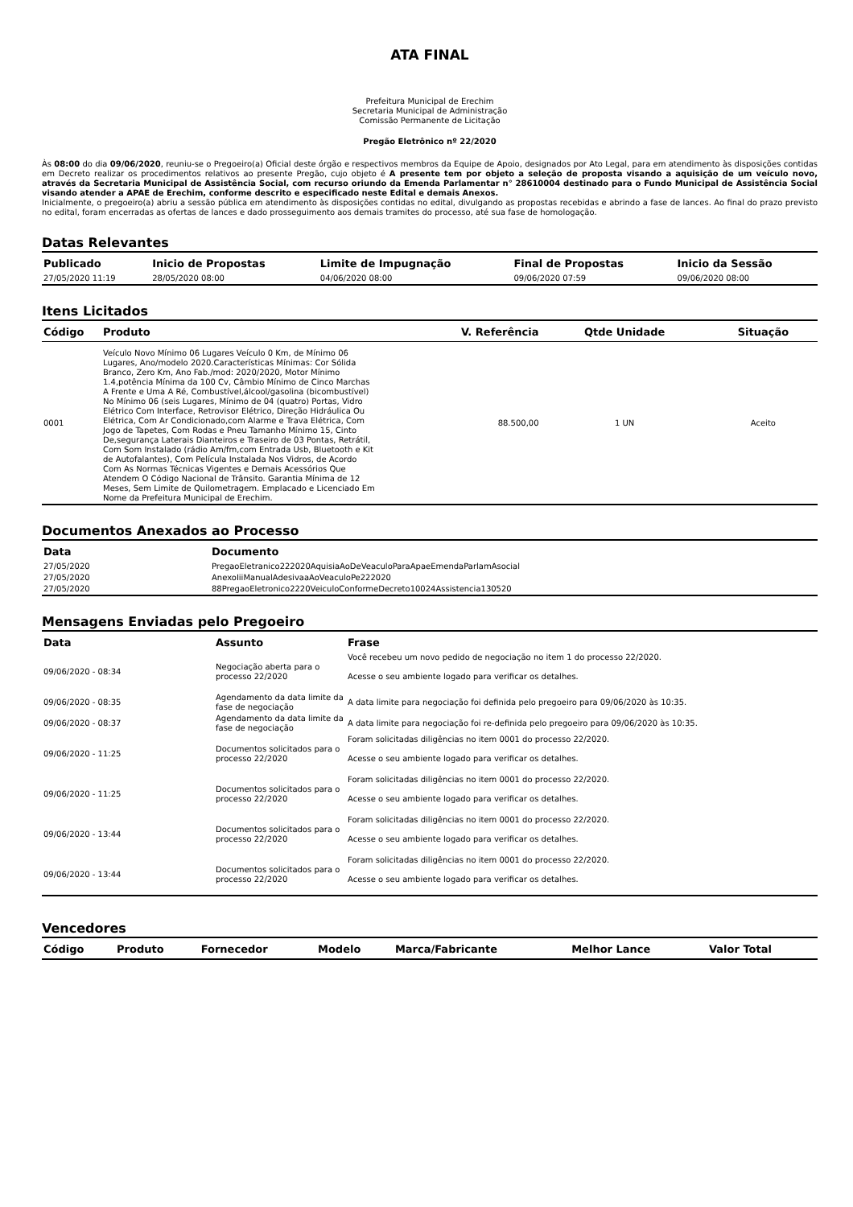ATA FINAL
Prefeitura Municipal de Erechim
Secretaria Municipal de Administração
Comissão Permanente de Licitação
Pregão Eletrônico nº 22/2020
Às 08:00 do dia 09/06/2020, reuniu-se o Pregoeiro(a) Oficial deste órgão e respectivos membros da Equipe de Apoio, designados por Ato Legal, para em atendimento às disposições contidas em Decreto realizar os procedimentos relativos ao presente Pregão, cujo objeto é A presente tem por objeto a seleção de proposta visando a aquisição de um veículo novo, através da Secretaria Municipal de Assistência Social, com recurso oriundo da Emenda Parlamentar n° 28610004 destinado para o Fundo Municipal de Assistência Social visando atender a APAE de Erechim, conforme descrito e especificado neste Edital e demais Anexos.
Inicialmente, o pregoeiro(a) abriu a sessão pública em atendimento às disposições contidas no edital, divulgando as propostas recebidas e abrindo a fase de lances. Ao final do prazo previsto no edital, foram encerradas as ofertas de lances e dado prosseguimento aos demais tramites do processo, até sua fase de homologação.
Datas Relevantes
| Publicado | Inicio de Propostas | Limite de Impugnação | Final de Propostas | Inicio da Sessão |
| --- | --- | --- | --- | --- |
| 27/05/2020 11:19 | 28/05/2020 08:00 | 04/06/2020 08:00 | 09/06/2020 07:59 | 09/06/2020 08:00 |
Itens Licitados
| Código | Produto | V. Referência | Qtde Unidade | Situação |
| --- | --- | --- | --- | --- |
| 0001 | Veículo Novo Mínimo 06 Lugares Veículo 0 Km, de Mínimo 06 Lugares, Ano/modelo 2020.Características Mínimas: Cor Sólida Branco, Zero Km, Ano Fab./mod: 2020/2020, Motor Mínimo 1.4,potência Mínima da 100 Cv, Câmbio Mínimo de Cinco Marchas A Frente e Uma A Ré, Combustível,álcool/gasolina (bicombustível) No Mínimo 06 (seis Lugares, Mínimo de 04 (quatro) Portas, Vidro Elétrico Com Interface, Retrovisor Elétrico, Direção Hidráulica Ou Elétrica, Com Ar Condicionado,com Alarme e Trava Elétrica, Com Jogo de Tapetes, Com Rodas e Pneu Tamanho Mínimo 15, Cinto De,segurança Laterais Dianteiros e Traseiro de 03 Pontas, Retrátil, Com Som Instalado (rádio Am/fm,com Entrada Usb, Bluetooth e Kit de Autofalantes), Com Película Instalada Nos Vidros, de Acordo Com As Normas Técnicas Vigentes e Demais Acessórios Que Atendem O Código Nacional de Trânsito. Garantia Mínima de 12 Meses, Sem Limite de Quilometragem. Emplacado e Licenciado Em Nome da Prefeitura Municipal de Erechim. | 88.500,00 | 1 UN | Aceito |
Documentos Anexados ao Processo
| Data | Documento |
| --- | --- |
| 27/05/2020 | PregaoEletranico222020AquisiaAoDeVeaculoParaApaeEmendaParlamAsocial |
| 27/05/2020 | AnexoIiiManualAdesivaaAoVeaculoPe222020 |
| 27/05/2020 | 88PregaoEletronico2220VeiculoConformeDecreto10024Assistencia130520 |
Mensagens Enviadas pelo Pregoeiro
| Data | Assunto | Frase |
| --- | --- | --- |
| 09/06/2020 - 08:34 | Negociação aberta para o processo 22/2020 | Você recebeu um novo pedido de negociação no item 1 do processo 22/2020. Acesse o seu ambiente logado para verificar os detalhes. |
| 09/06/2020 - 08:35 | Agendamento da data limite da fase de negociação | A data limite para negociação foi definida pelo pregoeiro para 09/06/2020 às 10:35. |
| 09/06/2020 - 08:37 | Agendamento da data limite da fase de negociação | A data limite para negociação foi re-definida pelo pregoeiro para 09/06/2020 às 10:35. |
| 09/06/2020 - 11:25 | Documentos solicitados para o processo 22/2020 | Foram solicitadas diligências no item 0001 do processo 22/2020. Acesse o seu ambiente logado para verificar os detalhes. |
| 09/06/2020 - 11:25 | Documentos solicitados para o processo 22/2020 | Foram solicitadas diligências no item 0001 do processo 22/2020. Acesse o seu ambiente logado para verificar os detalhes. |
| 09/06/2020 - 13:44 | Documentos solicitados para o processo 22/2020 | Foram solicitadas diligências no item 0001 do processo 22/2020. Acesse o seu ambiente logado para verificar os detalhes. |
| 09/06/2020 - 13:44 | Documentos solicitados para o processo 22/2020 | Foram solicitadas diligências no item 0001 do processo 22/2020. Acesse o seu ambiente logado para verificar os detalhes. |
Vencedores
| Código | Produto | Fornecedor | Modelo | Marca/Fabricante | Melhor Lance | Valor Total |
| --- | --- | --- | --- | --- | --- | --- |